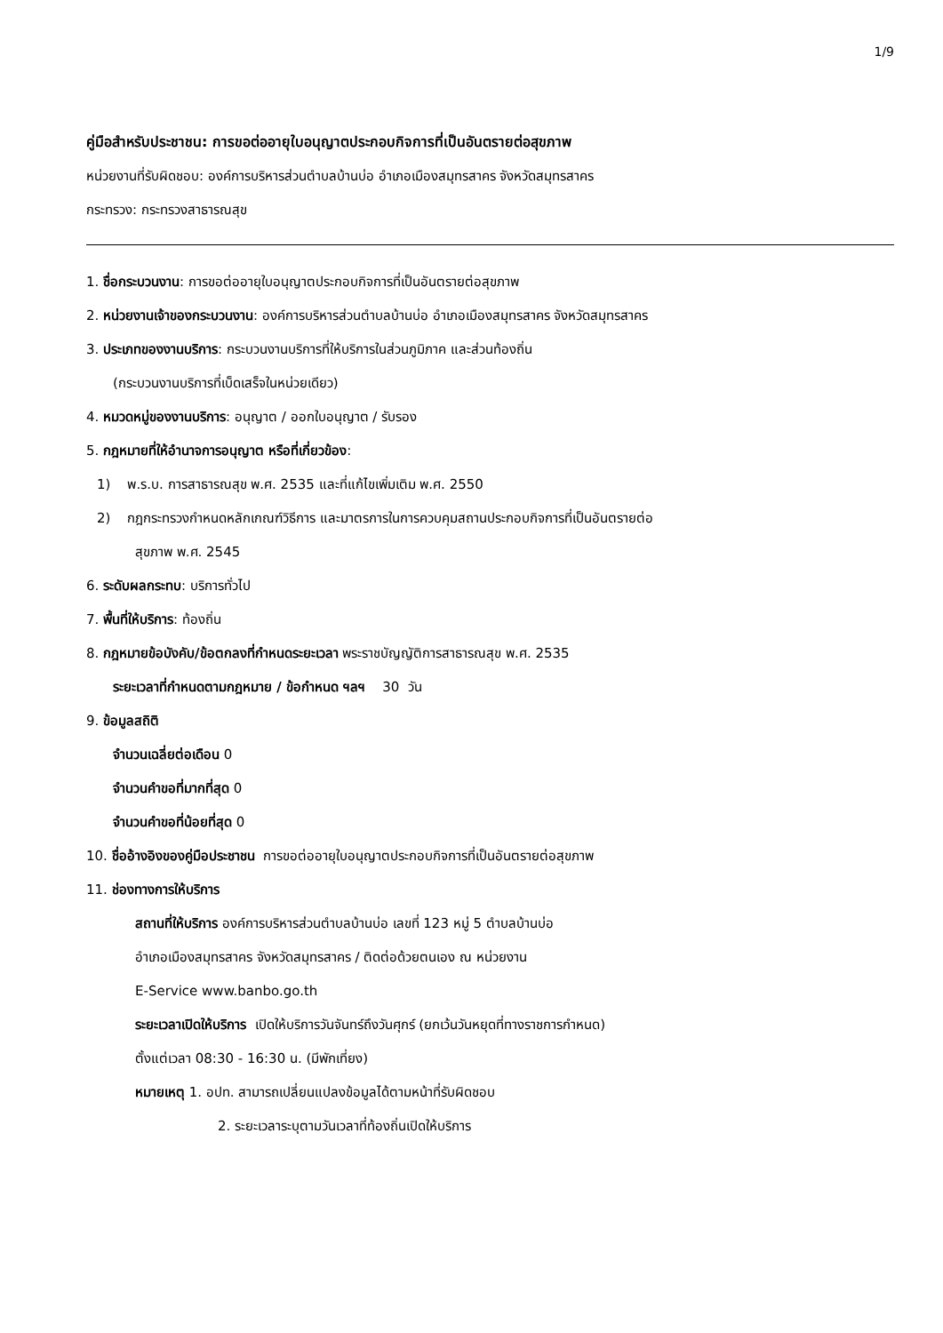1/9
คู่มือสำหรับประชาชน: การขอต่ออายุใบอนุญาตประกอบกิจการที่เป็นอันตรายต่อสุขภาพ
หน่วยงานที่รับผิดชอบ: องค์การบริหารส่วนตำบลบ้านบ่อ อำเภอเมืองสมุทรสาคร จังหวัดสมุทรสาคร
กระทรวง: กระทรวงสาธารณสุข
1. ชื่อกระบวนงาน: การขอต่ออายุใบอนุญาตประกอบกิจการที่เป็นอันตรายต่อสุขภาพ
2. หน่วยงานเจ้าของกระบวนงาน: องค์การบริหารส่วนตำบลบ้านบ่อ อำเภอเมืองสมุทรสาคร จังหวัดสมุทรสาคร
3. ประเภทของงานบริการ: กระบวนงานบริการที่ให้บริการในส่วนภูมิภาค และส่วนท้องถิ่น
(กระบวนงานบริการที่เบ็ดเสร็จในหน่วยเดียว)
4. หมวดหมู่ของงานบริการ: อนุญาต / ออกใบอนุญาต / รับรอง
5. กฎหมายที่ให้อำนาจการอนุญาต หรือที่เกี่ยวข้อง:
1) พ.ร.บ. การสาธารณสุข พ.ศ. 2535 และที่แก้ไขเพิ่มเติม พ.ศ. 2550
2) กฎกระทรวงกำหนดหลักเกณฑ์วิธีการ และมาตรการในการควบคุมสถานประกอบกิจการที่เป็นอันตรายต่อ
สุขภาพ พ.ศ. 2545
6. ระดับผลกระทบ: บริการทั่วไป
7. พื้นที่ให้บริการ: ท้องถิ่น
8. กฎหมายข้อบังคับ/ข้อตกลงที่กำหนดระยะเวลา พระราชบัญญัติการสาธารณสุข พ.ศ. 2535
ระยะเวลาที่กำหนดตามกฎหมาย / ข้อกำหนด ฯลฯ 30 วัน
9. ข้อมูลสถิติ
จำนวนเฉลี่ยต่อเดือน 0
จำนวนคำขอที่มากที่สุด 0
จำนวนคำขอที่น้อยที่สุด 0
10. ชื่ออ้างอิงของคู่มือประชาชน การขอต่ออายุใบอนุญาตประกอบกิจการที่เป็นอันตรายต่อสุขภาพ
11. ช่องทางการให้บริการ
สถานที่ให้บริการ องค์การบริหารส่วนตำบลบ้านบ่อ เลขที่ 123 หมู่ 5 ตำบลบ้านบ่อ
อำเภอเมืองสมุทรสาคร จังหวัดสมุทรสาคร / ติดต่อด้วยตนเอง ณ หน่วยงาน
E-Service www.banbo.go.th
ระยะเวลาเปิดให้บริการ เปิดให้บริการวันจันทร์ถึงวันศุกร์ (ยกเว้นวันหยุดที่ทางราชการกำหนด)
ตั้งแต่เวลา 08:30 - 16:30 น. (มีพักเที่ยง)
หมายเหตุ 1. อปท. สามารถเปลี่ยนแปลงข้อมูลได้ตามหน้าที่รับผิดชอบ
2. ระยะเวลาระบุตามวันเวลาที่ท้องถิ่นเปิดให้บริการ